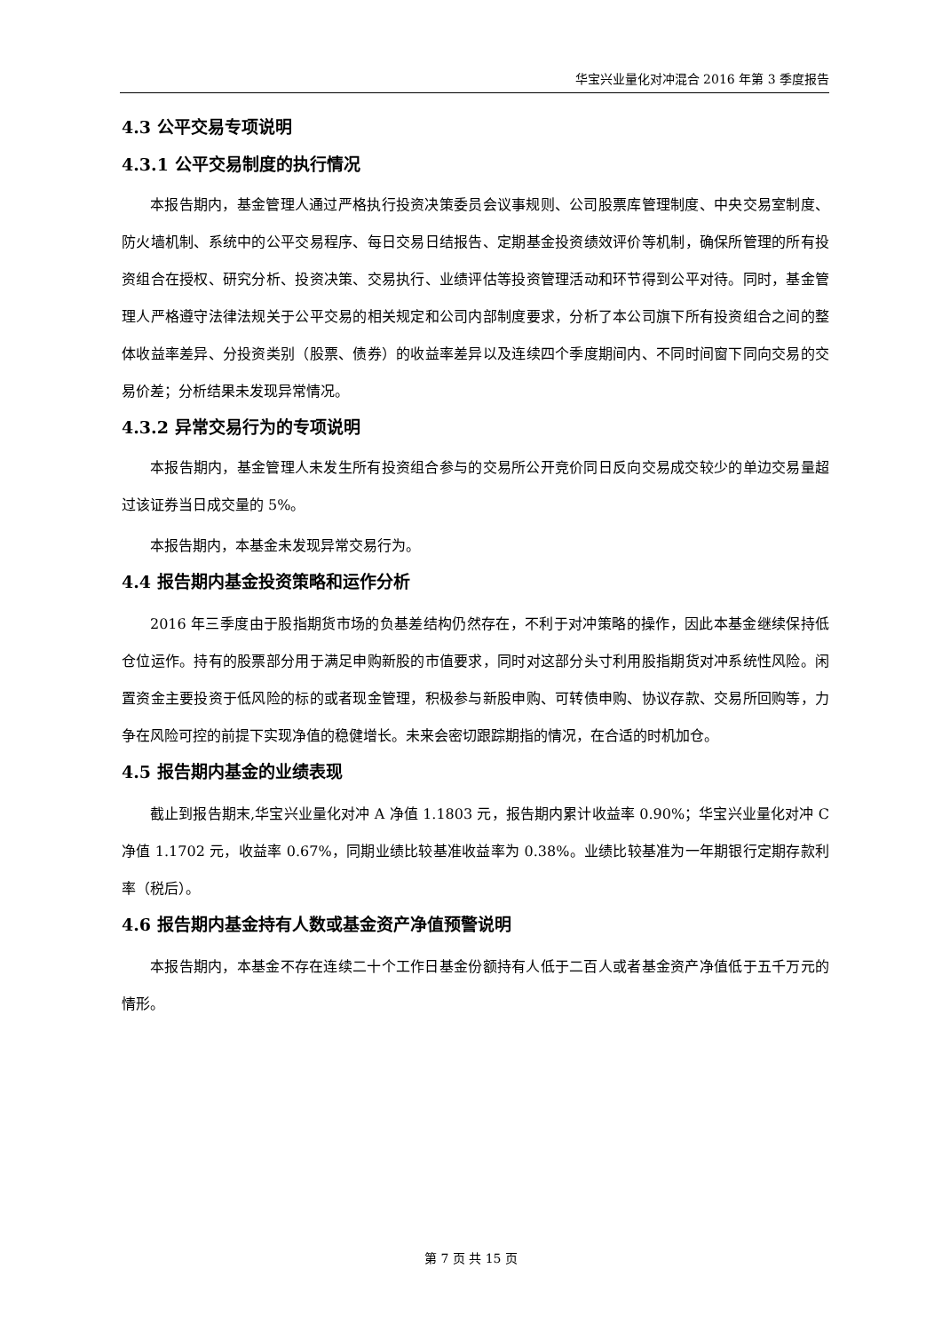华宝兴业量化对冲混合 2016 年第 3 季度报告
4.3 公平交易专项说明
4.3.1 公平交易制度的执行情况
本报告期内，基金管理人通过严格执行投资决策委员会议事规则、公司股票库管理制度、中央交易室制度、防火墙机制、系统中的公平交易程序、每日交易日结报告、定期基金投资绩效评价等机制，确保所管理的所有投资组合在授权、研究分析、投资决策、交易执行、业绩评估等投资管理活动和环节得到公平对待。同时，基金管理人严格遵守法律法规关于公平交易的相关规定和公司内部制度要求，分析了本公司旗下所有投资组合之间的整体收益率差异、分投资类别（股票、债券）的收益率差异以及连续四个季度期间内、不同时间窗下同向交易的交易价差；分析结果未发现异常情况。
4.3.2 异常交易行为的专项说明
本报告期内，基金管理人未发生所有投资组合参与的交易所公开竞价同日反向交易成交较少的单边交易量超过该证券当日成交量的 5%。
本报告期内，本基金未发现异常交易行为。
4.4 报告期内基金投资策略和运作分析
2016 年三季度由于股指期货市场的负基差结构仍然存在，不利于对冲策略的操作，因此本基金继续保持低仓位运作。持有的股票部分用于满足申购新股的市值要求，同时对这部分头寸利用股指期货对冲系统性风险。闲置资金主要投资于低风险的标的或者现金管理，积极参与新股申购、可转债申购、协议存款、交易所回购等，力争在风险可控的前提下实现净值的稳健增长。未来会密切跟踪期指的情况，在合适的时机加仓。
4.5 报告期内基金的业绩表现
截止到报告期末,华宝兴业量化对冲 A 净值 1.1803 元，报告期内累计收益率 0.90%；华宝兴业量化对冲 C 净值 1.1702 元，收益率 0.67%，同期业绩比较基准收益率为 0.38%。业绩比较基准为一年期银行定期存款利率（税后）。
4.6 报告期内基金持有人数或基金资产净值预警说明
本报告期内，本基金不存在连续二十个工作日基金份额持有人低于二百人或者基金资产净值低于五千万元的情形。
第 7 页 共 15 页